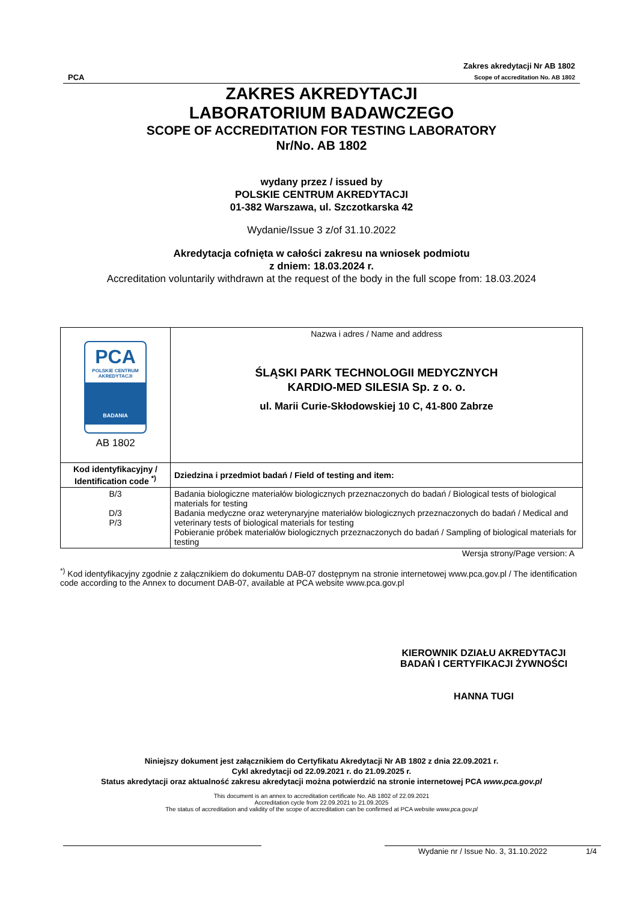PCA
Zakres akredytacji Nr AB 1802
Scope of accreditation No. AB 1802
ZAKRES AKREDYTACJI
LABORATORIUM BADAWCZEGO
SCOPE OF ACCREDITATION FOR TESTING LABORATORY
Nr/No. AB 1802
wydany przez / issued by
POLSKIE CENTRUM AKREDYTACJI
01-382 Warszawa, ul. Szczotkarska 42
Wydanie/Issue 3 z/of 31.10.2022
Akredytacja cofnięta w całości zakresu na wniosek podmiotu
z dniem: 18.03.2024 r.
Accreditation voluntarily withdrawn at the request of the body in the full scope from: 18.03.2024
| PCA POLSKIE CENTRUM AKREDYTACJI BADANIA AB 1802 | Nazwa i adres / Name and address ŚLĄSKI PARK TECHNOLOGII MEDYCZNYCH KARDIO-MED SILESIA Sp. z o. o. ul. Marii Curie-Skłodowskiej 10 C, 41-800 Zabrze |
| Kod identyfikacyjny / Identification code <sup>*)</sup> | Dziedzina i przedmiot badań / Field of testing and item: |
| B/3 D/3 P/3 | Badania biologiczne materiałów biologicznych przeznaczonych do badań / Biological tests of biological materials for testing Badania medyczne oraz weterynaryjne materiałów biologicznych przeznaczonych do badań / Medical and veterinary tests of biological materials for testing Pobieranie próbek materiałów biologicznych przeznaczonych do badań / Sampling of biological materials for testing |
Wersja strony/Page version: A
<sup>*)</sup> Kod identyfikacyjny zgodnie z załącznikiem do dokumentu DAB-07 dostępnym na stronie internetowej www.pca.gov.pl / The identification code according to the Annex to document DAB-07, available at PCA website www.pca.gov.pl
KIEROWNIK DZIAŁU AKREDYTACJI
BADAŃ I CERTYFIKACJI ŻYWNOŚCI
HANNA TUGI
Niniejszy dokument jest załącznikiem do Certyfikatu Akredytacji Nr AB 1802 z dnia 22.09.2021 r.
Cykl akredytacji od 22.09.2021 r. do 21.09.2025 r.
Status akredytacji oraz aktualność zakresu akredytacji można potwierdzić na stronie internetowej PCA www.pca.gov.pl
This document is an annex to accreditation certificate No. AB 1802 of 22.09.2021
Accreditation cycle from 22.09.2021 to 21.09.2025
The status of accreditation and validity of the scope of accreditation can be confirmed at PCA website www.pca.gov.pl
Wydanie nr / Issue No. 3, 31.10.2022
1/4